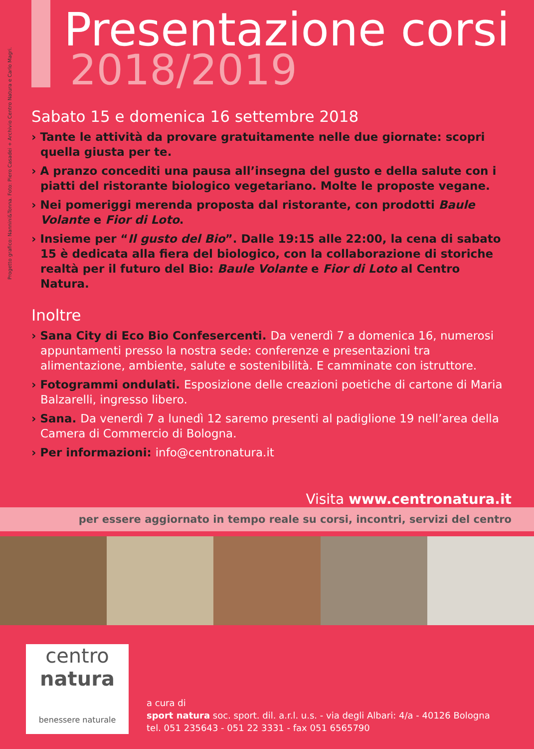Progetto grafico: Nannini&Tonna. Foto: Piero Casadei + Archivio Centro Natura e Carlo Magri.
Presentazione corsi
2018/2019
Sabato 15 e domenica 16 settembre 2018
› Tante le attività da provare gratuitamente nelle due giornate: scopri quella giusta per te.
› A pranzo concediti una pausa all’insegna del gusto e della salute con i piatti del ristorante biologico vegetariano. Molte le proposte vegane.
› Nei pomeriggi merenda proposta dal ristorante, con prodotti Baule Volante e Fior di Loto.
› Insieme per “Il gusto del Bio”. Dalle 19:15 alle 22:00, la cena di sabato 15 è dedicata alla fiera del biologico, con la collaborazione di storiche realtà per il futuro del Bio: Baule Volante e Fior di Loto al Centro Natura.
Inoltre
› Sana City di Eco Bio Confesercenti. Da venerdì 7 a domenica 16, numerosi appuntamenti presso la nostra sede: conferenze e presentazioni tra alimentazione, ambiente, salute e sostenibilità. E camminate con istruttore.
› Fotogrammi ondulati. Esposizione delle creazioni poetiche di cartone di Maria Balzarelli, ingresso libero.
› Sana. Da venerdì 7 a lunedì 12 saremo presenti al padiglione 19 nell’area della Camera di Commercio di Bologna.
› Per informazioni: info@centronatura.it
Visita www.centronatura.it
per essere aggiornato in tempo reale su corsi, incontri, servizi del centro
centro
natura
benessere naturale
a cura di
sport natura soc. sport. dil. a.r.l. u.s. - via degli Albari: 4/a - 40126 Bologna
tel. 051 235643 - 051 22 3331 - fax 051 6565790